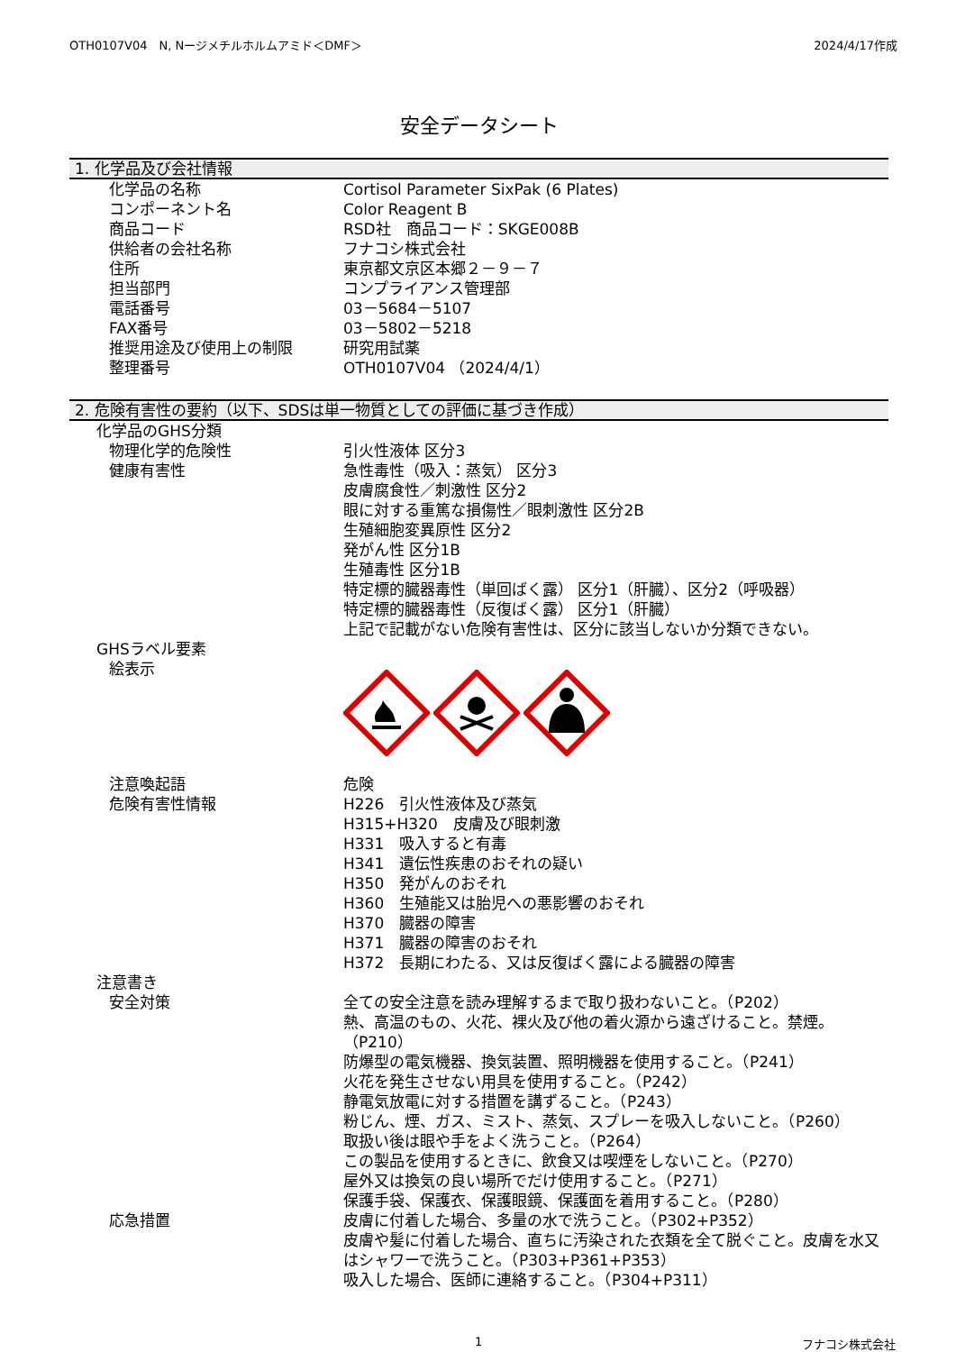OTH0107V04　N, Nージメチルホルムアミド＜DMF＞ 2024/4/17作成
安全データシート
1. 化学品及び会社情報
化学品の名称 Cortisol Parameter SixPak (6 Plates)
コンポーネント名 Color Reagent B
商品コード RSD社　商品コード：SKGE008B
供給者の会社名称 フナコシ株式会社
住所 東京都文京区本郷２－９－７
担当部門 コンプライアンス管理部
電話番号 03－5684－5107
FAX番号 03－5802－5218
推奨用途及び使用上の制限 研究用試薬
整理番号 OTH0107V04 （2024/4/1）
2. 危険有害性の要約（以下、SDSは単一物質としての評価に基づき作成）
化学品のGHS分類
物理化学的危険性 引火性液体 区分3
健康有害性 急性毒性（吸入：蒸気） 区分3
皮膚腐食性／刺激性 区分2
眼に対する重篤な損傷性／眼刺激性 区分2B
生殖細胞変異原性 区分2
発がん性 区分1B
生殖毒性 区分1B
特定標的臓器毒性（単回ばく露） 区分1（肝臓）、区分2（呼吸器）
特定標的臓器毒性（反復ばく露） 区分1（肝臓）
上記で記載がない危険有害性は、区分に該当しないか分類できない。
GHSラベル要素
絵表示
注意喚起語 危険
危険有害性情報 H226　引火性液体及び蒸気
H315+H320　皮膚及び眼刺激
H331　吸入すると有毒
H341　遺伝性疾患のおそれの疑い
H350　発がんのおそれ
H360　生殖能又は胎児への悪影響のおそれ
H370　臓器の障害
H371　臓器の障害のおそれ
H372　長期にわたる、又は反復ばく露による臓器の障害
注意書き
安全対策 全ての安全注意を読み理解するまで取り扱わないこと。（P202）
熱、高温のもの、火花、裸火及び他の着火源から遠ざけること。禁煙。（P210）
防爆型の電気機器、換気装置、照明機器を使用すること。（P241）
火花を発生させない用具を使用すること。（P242）
静電気放電に対する措置を講ずること。（P243）
粉じん、煙、ガス、ミスト、蒸気、スプレーを吸入しないこと。（P260）
取扱い後は眼や手をよく洗うこと。（P264）
この製品を使用するときに、飲食又は喫煙をしないこと。（P270）
屋外又は換気の良い場所でだけ使用すること。（P271）
保護手袋、保護衣、保護眼鏡、保護面を着用すること。（P280）
応急措置 皮膚に付着した場合、多量の水で洗うこと。（P302+P352）
皮膚や髪に付着した場合、直ちに汚染された衣類を全て脱ぐこと。皮膚を水又はシャワーで洗うこと。（P303+P361+P353）
吸入した場合、医師に連絡すること。（P304+P311）
1 フナコシ株式会社